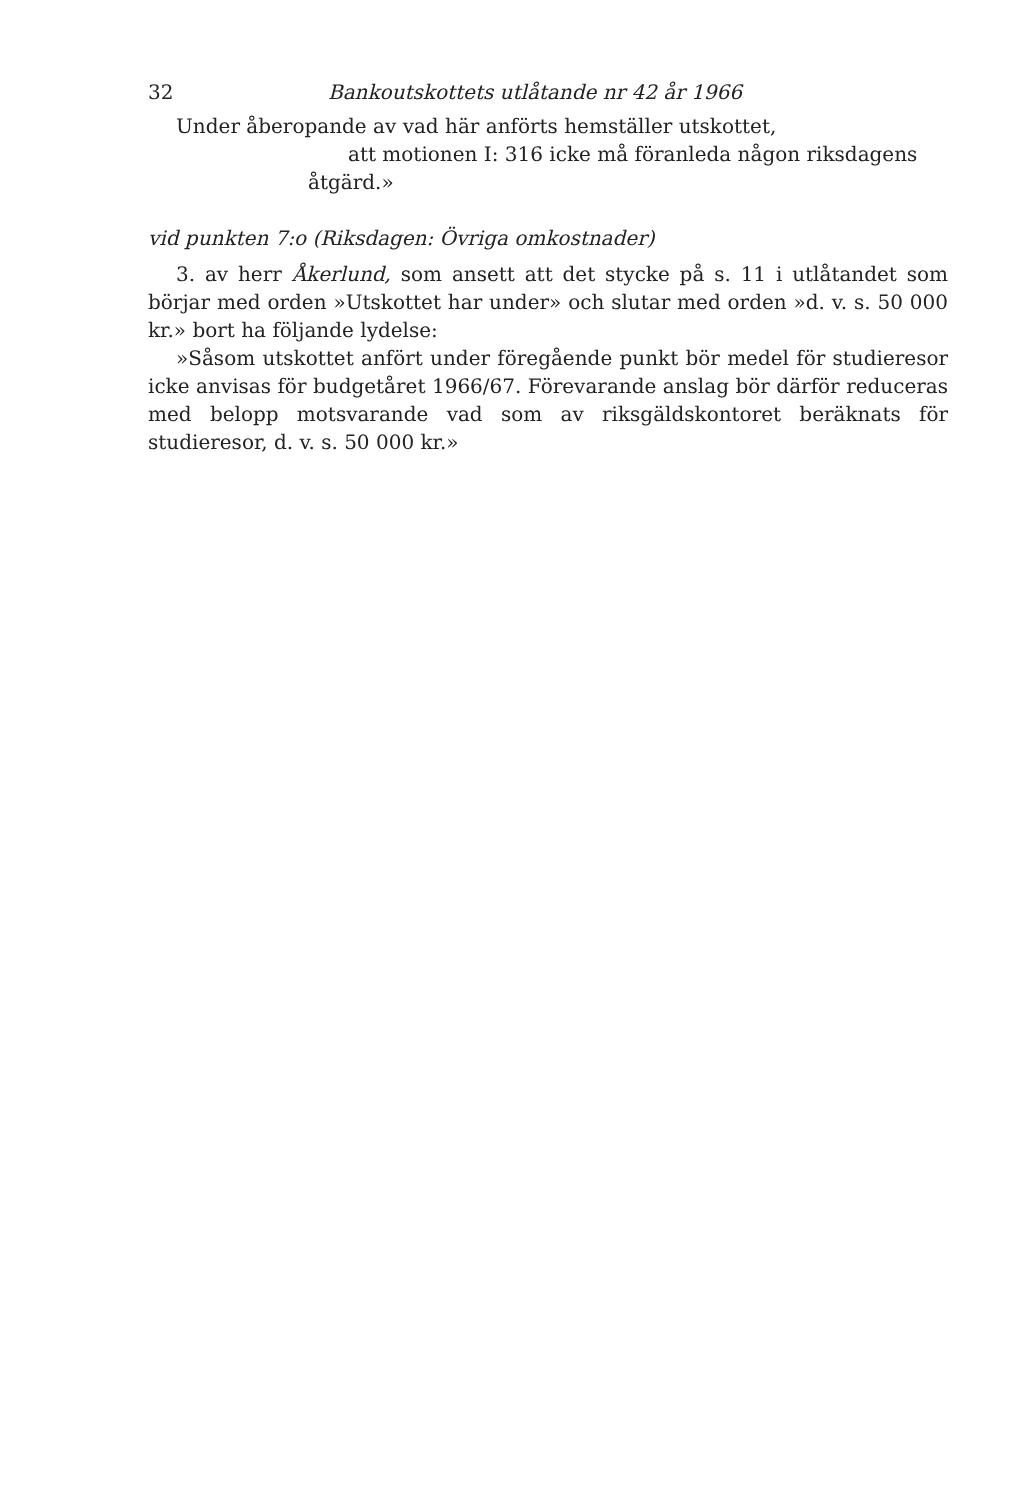32 Bankoutskottets utlåtande nr 42 år 1966
Under åberopande av vad här anförts hemställer utskottet,
att motionen I: 316 icke må föranleda någon riksdagens
åtgärd.»
vid punkten 7:o (Riksdagen: Övriga omkostnader)
3. av herr Åkerlund, som ansett att det stycke på s. 11 i utlåtandet som börjar med orden »Utskottet har under» och slutar med orden »d. v. s. 50 000 kr.» bort ha följande lydelse:
»Såsom utskottet anfört under föregående punkt bör medel för studieresor icke anvisas för budgetåret 1966/67. Förevarande anslag bör därför reduceras med belopp motsvarande vad som av riksgäldskontoret beräknats för studieresor, d. v. s. 50 000 kr.»